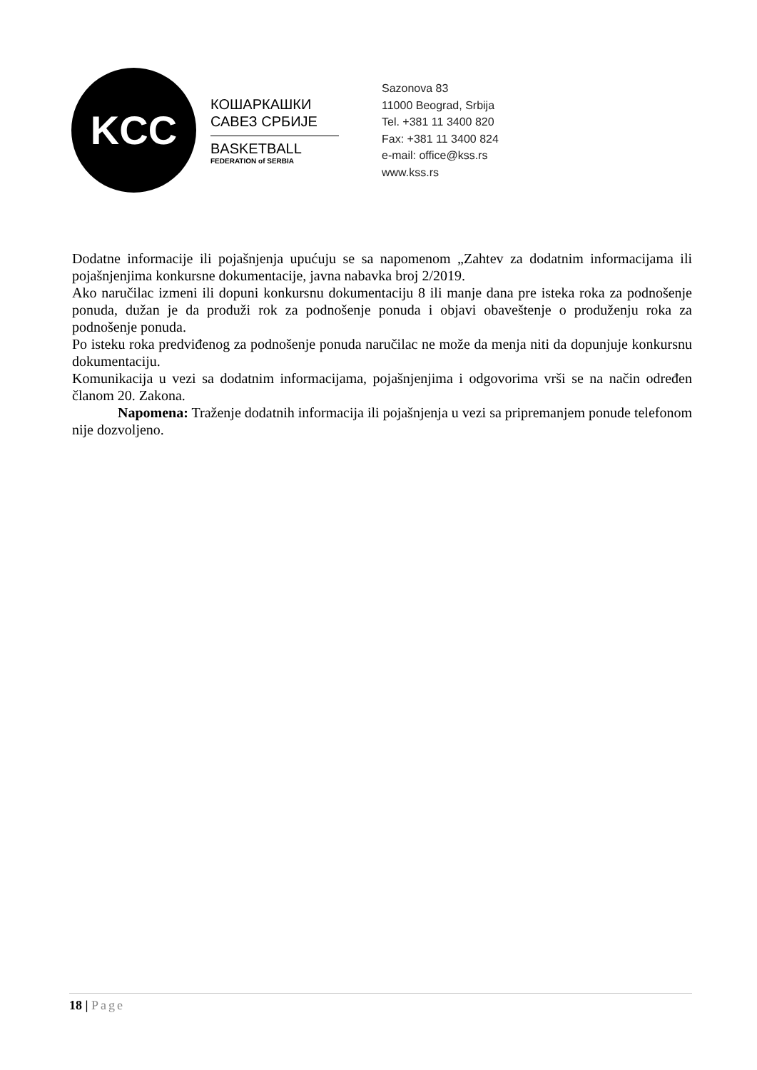KCC
КОШАРКАШКИ
САВЕЗ СРБИЈЕ
BASKETBALL
FEDERATION of SERBIA
Sazonova 83
11000 Beograd, Srbija
Tel. +381 11 3400 820
Fax: +381 11 3400 824
e-mail: office@kss.rs
www.kss.rs
Dodatne informacije ili pojašnjenja upućuju se sa napomenom „Zahtev za dodatnim informacijama ili pojašnjenjima konkursne dokumentacije, javna nabavka broj 2/2019.
Ako naručilac izmeni ili dopuni konkursnu dokumentaciju 8 ili manje dana pre isteka roka za podnošenje ponuda, dužan je da produži rok za podnošenje ponuda i objavi obaveštenje o produženju roka za podnošenje ponuda.
Po isteku roka predviđenog za podnošenje ponuda naručilac ne može da menja niti da dopunjuje konkursnu dokumentaciju.
Komunikacija u vezi sa dodatnim informacijama, pojašnjenjima i odgovorima vrši se na način određen članom 20. Zakona.
Napomena: Traženje dodatnih informacija ili pojašnjenja u vezi sa pripremanjem ponude telefonom nije dozvoljeno.
18 | Page